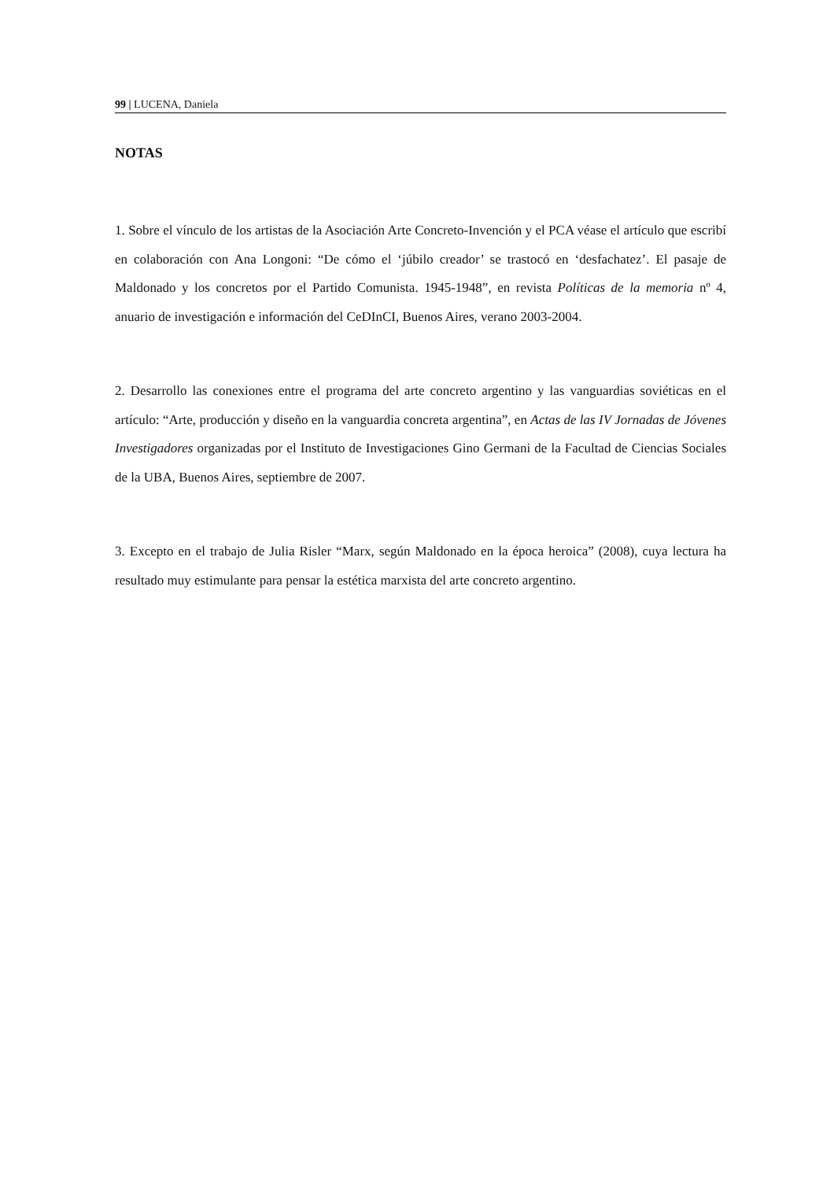99 | LUCENA, Daniela
NOTAS
1. Sobre el vínculo de los artistas de la Asociación Arte Concreto-Invención y el PCA véase el artículo que escribí en colaboración con Ana Longoni: “De cómo el ‘júbilo creador’ se trastocó en ‘desfachatez’. El pasaje de Maldonado y los concretos por el Partido Comunista. 1945-1948”, en revista Políticas de la memoria nº 4, anuario de investigación e información del CeDInCI, Buenos Aires, verano 2003-2004.
2. Desarrollo las conexiones entre el programa del arte concreto argentino y las vanguardias soviéticas en el artículo: “Arte, producción y diseño en la vanguardia concreta argentina”, en Actas de las IV Jornadas de Jóvenes Investigadores organizadas por el Instituto de Investigaciones Gino Germani de la Facultad de Ciencias Sociales de la UBA, Buenos Aires, septiembre de 2007.
3. Excepto en el trabajo de Julia Risler “Marx, según Maldonado en la época heroica” (2008), cuya lectura ha resultado muy estimulante para pensar la estética marxista del arte concreto argentino.